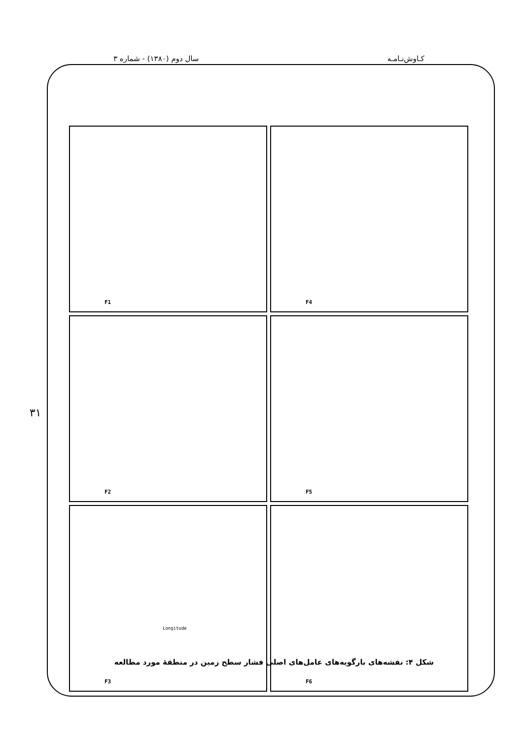کـاوش‌نـامـه سال دوم (۱۳۸۰) - شماره ۳
F1
F4
F2
F5
F3
F6
Longitude
۳۱
شکل ۴: نقشه‌های بارگویه‌های عامل‌های اصلی فشار سطح زمین در منطقهٔ مورد مطالعه